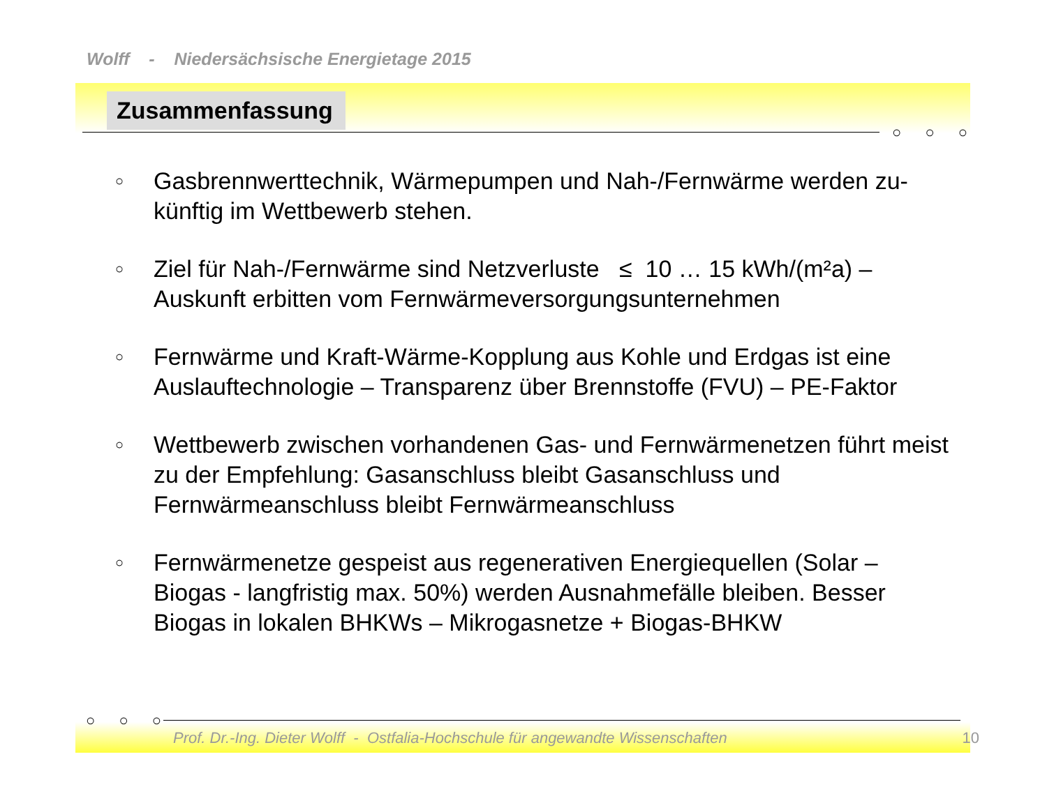○ ○ ○
○ ○ ○
Wolff - Niedersächsische Energietage 2015
Zusammenfassung
○ Gasbrennwerttechnik, Wärmepumpen und Nah-/Fernwärme werden zu-künftig im Wettbewerb stehen.
○ Ziel für Nah-/Fernwärme sind Netzverluste ≤ 10 … 15 kWh/(m²a) – Auskunft erbitten vom Fernwärmeversorgungsunternehmen
○ Fernwärme und Kraft-Wärme-Kopplung aus Kohle und Erdgas ist eine Auslauftechnologie – Transparenz über Brennstoffe (FVU) – PE-Faktor
○ Wettbewerb zwischen vorhandenen Gas- und Fernwärmenetzen führt meist zu der Empfehlung: Gasanschluss bleibt Gasanschluss und Fernwärmeanschluss bleibt Fernwärmeanschluss
○ Fernwärmenetze gespeist aus regenerativen Energiequellen (Solar – Biogas - langfristig max. 50%) werden Ausnahmefälle bleiben. Besser Biogas in lokalen BHKWs – Mikrogasnetze + Biogas-BHKW
Prof. Dr.-Ing. Dieter Wolff - Ostfalia-Hochschule für angewandte Wissenschaften 10